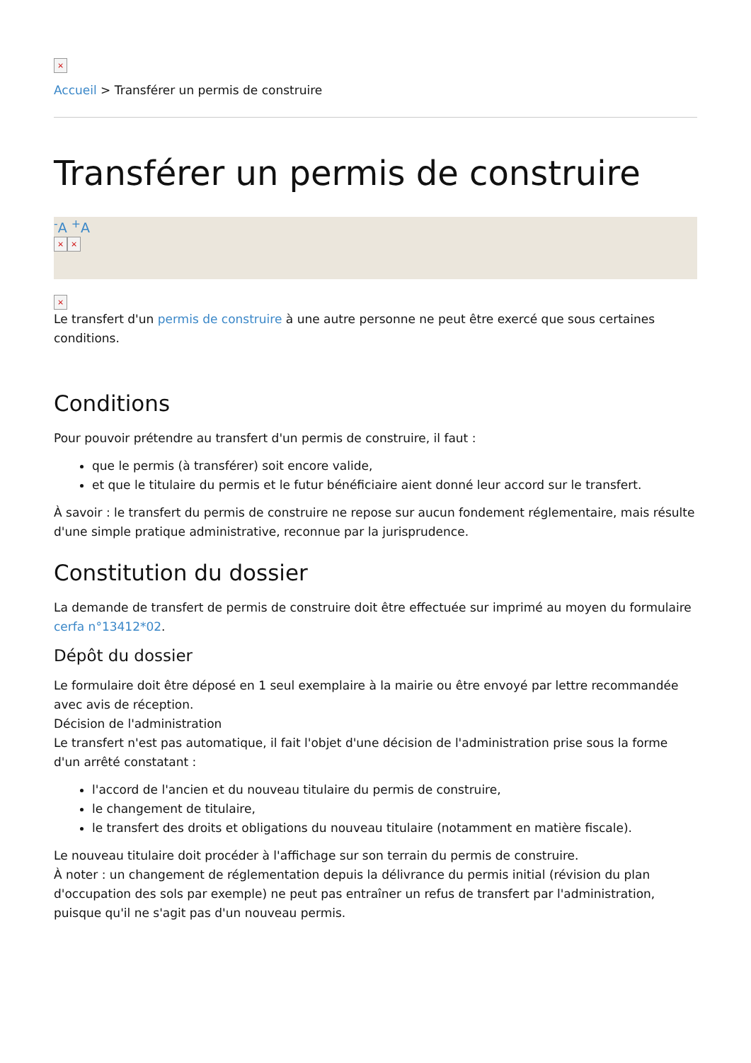×
Accueil > Transférer un permis de construire
Transférer un permis de construire
<sup>-</sup>A <sup>+</sup>A
× ×
×
Le transfert d'un permis de construire à une autre personne ne peut être exercé que sous certaines conditions.
Conditions
Pour pouvoir prétendre au transfert d'un permis de construire, il faut :
que le permis (à transférer) soit encore valide,
et que le titulaire du permis et le futur bénéficiaire aient donné leur accord sur le transfert.
À savoir : le transfert du permis de construire ne repose sur aucun fondement réglementaire, mais résulte d'une simple pratique administrative, reconnue par la jurisprudence.
Constitution du dossier
La demande de transfert de permis de construire doit être effectuée sur imprimé au moyen du formulaire cerfa n°13412*02.
Dépôt du dossier
Le formulaire doit être déposé en 1 seul exemplaire à la mairie ou être envoyé par lettre recommandée avec avis de réception.
Décision de l'administration
Le transfert n'est pas automatique, il fait l'objet d'une décision de l'administration prise sous la forme d'un arrêté constatant :
l'accord de l'ancien et du nouveau titulaire du permis de construire,
le changement de titulaire,
le transfert des droits et obligations du nouveau titulaire (notamment en matière fiscale).
Le nouveau titulaire doit procéder à l'affichage sur son terrain du permis de construire.
À noter : un changement de réglementation depuis la délivrance du permis initial (révision du plan d'occupation des sols par exemple) ne peut pas entraîner un refus de transfert par l'administration, puisque qu'il ne s'agit pas d'un nouveau permis.